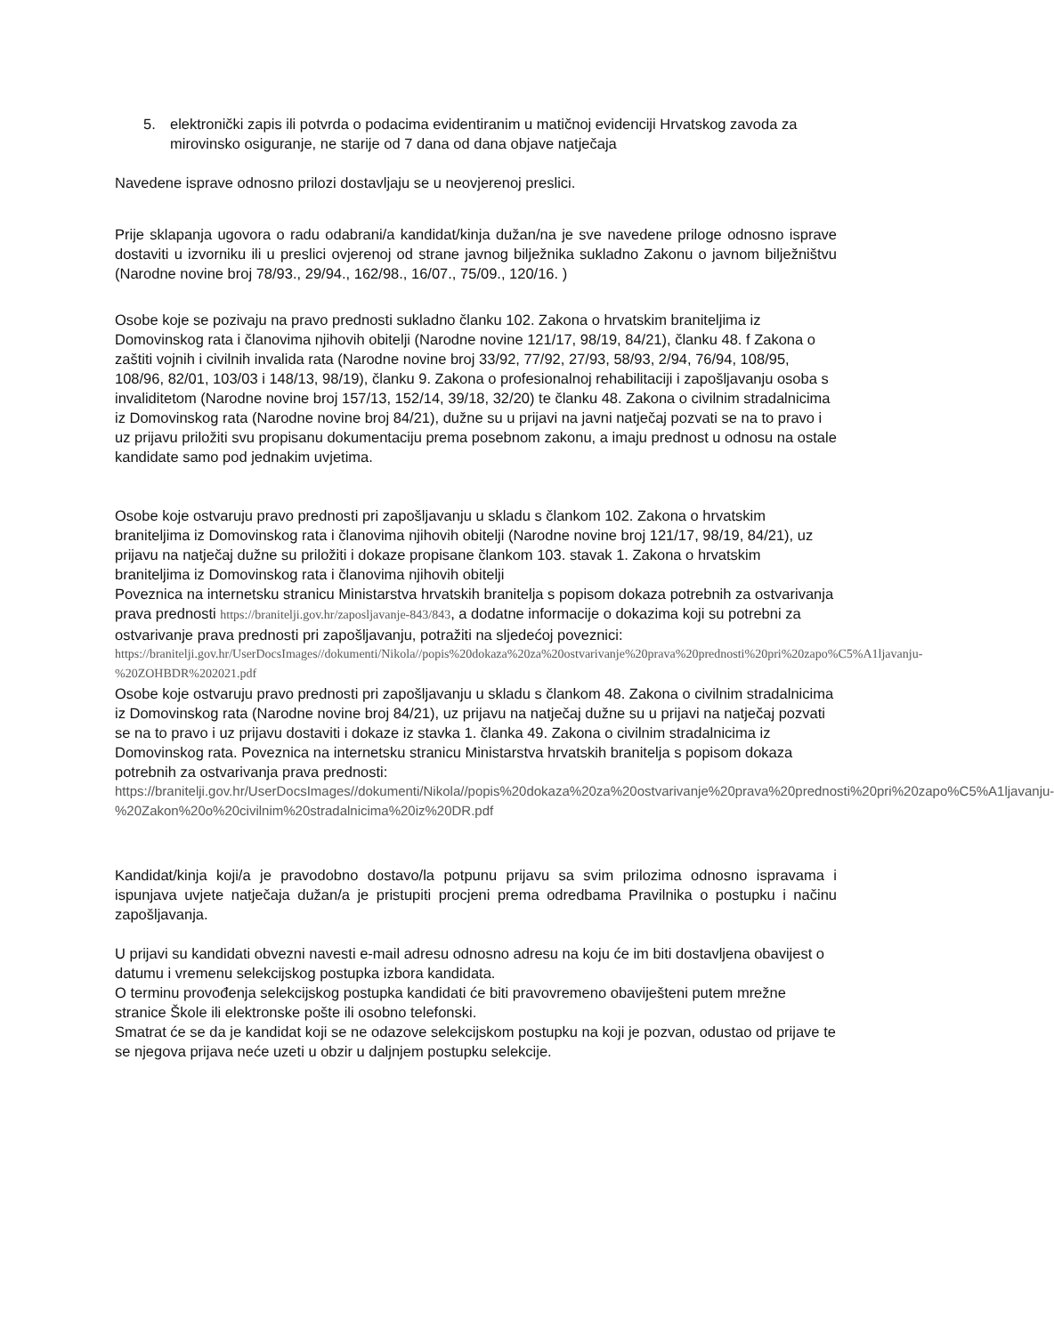5. elektronički zapis ili potvrda o podacima evidentiranim u matičnoj evidenciji Hrvatskog zavoda za mirovinsko osiguranje, ne starije od 7 dana od dana objave natječaja
Navedene isprave odnosno prilozi dostavljaju se u neovjerenoj preslici.
Prije sklapanja ugovora o radu odabrani/a kandidat/kinja dužan/na je sve navedene priloge odnosno isprave dostaviti u izvorniku ili u preslici ovjerenoj od strane javnog bilježnika sukladno Zakonu o javnom bilježništvu (Narodne novine broj 78/93., 29/94., 162/98., 16/07., 75/09., 120/16. )
Osobe koje se pozivaju na pravo prednosti sukladno članku 102. Zakona o hrvatskim braniteljima iz Domovinskog rata i članovima njihovih obitelji (Narodne novine 121/17, 98/19, 84/21), članku 48. f Zakona o zaštiti vojnih i civilnih invalida rata (Narodne novine broj 33/92, 77/92, 27/93, 58/93, 2/94, 76/94, 108/95, 108/96, 82/01, 103/03 i 148/13, 98/19), članku 9. Zakona o profesionalnoj rehabilitaciji i zapošljavanju osoba s invaliditetom (Narodne novine broj 157/13, 152/14, 39/18, 32/20) te članku 48. Zakona o civilnim stradalnicima iz Domovinskog rata (Narodne novine broj 84/21), dužne su u prijavi na javni natječaj pozvati se na to pravo i uz prijavu priložiti svu propisanu dokumentaciju prema posebnom zakonu, a imaju prednost u odnosu na ostale kandidate samo pod jednakim uvjetima.
Osobe koje ostvaruju pravo prednosti pri zapošljavanju u skladu s člankom 102. Zakona o hrvatskim braniteljima iz Domovinskog rata i članovima njihovih obitelji (Narodne novine broj 121/17, 98/19, 84/21), uz prijavu na natječaj dužne su priložiti i dokaze propisane člankom 103. stavak 1. Zakona o hrvatskim braniteljima iz Domovinskog rata i članovima njihovih obitelji
Poveznica na internetsku stranicu Ministarstva hrvatskih branitelja s popisom dokaza potrebnih za ostvarivanja prava prednosti https://branitelji.gov.hr/zaposljavanje-843/843, a dodatne informacije o dokazima koji su potrebni za ostvarivanje prava prednosti pri zapošljavanju, potražiti na sljedećoj poveznici:
https://branitelji.gov.hr/UserDocsImages//dokumenti/Nikola//popis%20dokaza%20za%20ostvarivanje%20prava%20prednosti%20pri%20zapo%C5%A1ljavanju-%20ZOHBDR%202021.pdf
Osobe koje ostvaruju pravo prednosti pri zapošljavanju u skladu s člankom 48. Zakona o civilnim stradalnicima iz Domovinskog rata (Narodne novine broj 84/21), uz prijavu na natječaj dužne su u prijavi na natječaj pozvati se na to pravo i uz prijavu dostaviti i dokaze iz stavka 1. članka 49. Zakona o civilnim stradalnicima iz Domovinskog rata. Poveznica na internetsku stranicu Ministarstva hrvatskih branitelja s popisom dokaza potrebnih za ostvarivanja prava prednosti:
https://branitelji.gov.hr/UserDocsImages//dokumenti/Nikola//popis%20dokaza%20za%20ostvarivanje%20prava%20prednosti%20pri%20zapo%C5%A1ljavanju-%20Zakon%20o%20civilnim%20stradalnicima%20iz%20DR.pdf
Kandidat/kinja koji/a je pravodobno dostavo/la potpunu prijavu sa svim prilozima odnosno ispravama i ispunjava uvjete natječaja dužan/a je pristupiti procjeni prema odredbama Pravilnika o postupku i načinu zapošljavanja.
U prijavi su kandidati obvezni navesti e-mail adresu odnosno adresu na koju će im biti dostavljena obavijest o datumu i vremenu selekcijskog postupka izbora kandidata.
O terminu provođenja selekcijskog postupka kandidati će biti pravovremeno obaviješteni putem mrežne stranice Škole ili elektronske pošte ili osobno telefonski.
Smatrat će se da je kandidat koji se ne odazove selekcijskom postupku na koji je pozvan, odustao od prijave te se njegova prijava neće uzeti u obzir u daljnjem postupku selekcije.